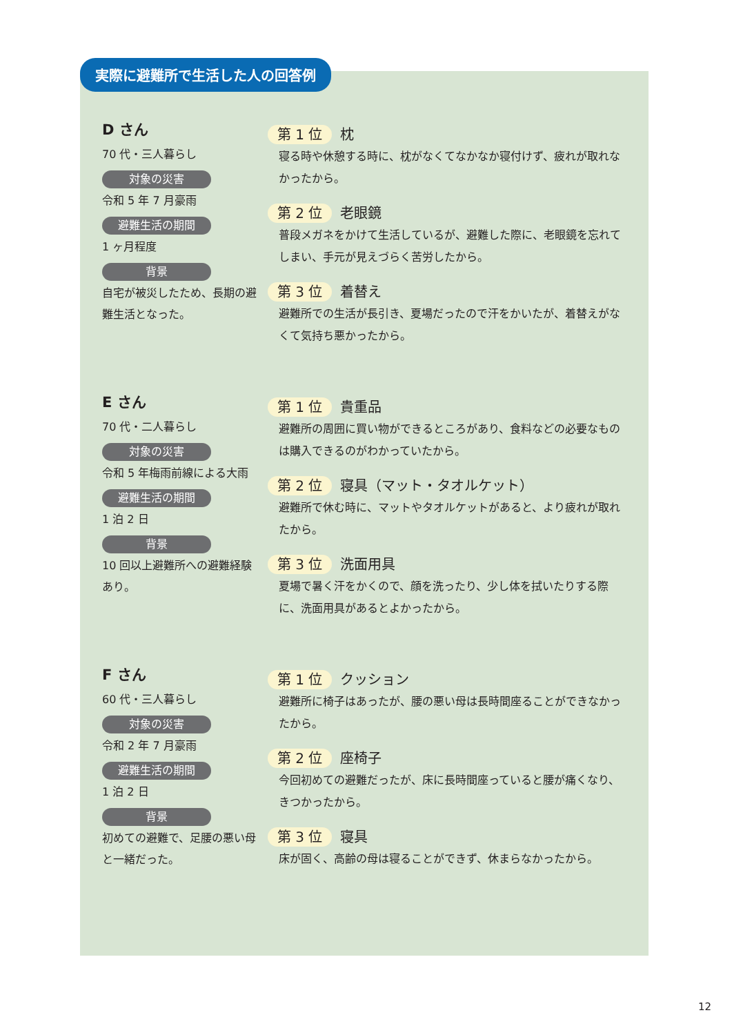実際に避難所で生活した人の回答例
D さん
70 代・三人暮らし
対象の災害
令和 5 年 7 月豪雨
避難生活の期間
1 ヶ月程度
背景
自宅が被災したため、長期の避難生活となった。
第 1 位 枕
寝る時や休憩する時に、枕がなくてなかなか寝付けず、疲れが取れなかったから。
第 2 位 老眼鏡
普段メガネをかけて生活しているが、避難した際に、老眼鏡を忘れてしまい、手元が見えづらく苦労したから。
第 3 位 着替え
避難所での生活が長引き、夏場だったので汗をかいたが、着替えがなくて気持ち悪かったから。
E さん
70 代・二人暮らし
対象の災害
令和 5 年梅雨前線による大雨
避難生活の期間
1 泊 2 日
背景
10 回以上避難所への避難経験あり。
第 1 位 貴重品
避難所の周囲に買い物ができるところがあり、食料などの必要なものは購入できるのがわかっていたから。
第 2 位 寝具（マット・タオルケット）
避難所で休む時に、マットやタオルケットがあると、より疲れが取れたから。
第 3 位 洗面用具
夏場で暑く汗をかくので、顔を洗ったり、少し体を拭いたりする際に、洗面用具があるとよかったから。
F さん
60 代・三人暮らし
対象の災害
令和 2 年 7 月豪雨
避難生活の期間
1 泊 2 日
背景
初めての避難で、足腰の悪い母と一緒だった。
第 1 位 クッション
避難所に椅子はあったが、腰の悪い母は長時間座ることができなかったから。
第 2 位 座椅子
今回初めての避難だったが、床に長時間座っていると腰が痛くなり、きつかったから。
第 3 位 寝具
床が固く、高齢の母は寝ることができず、休まらなかったから。
12